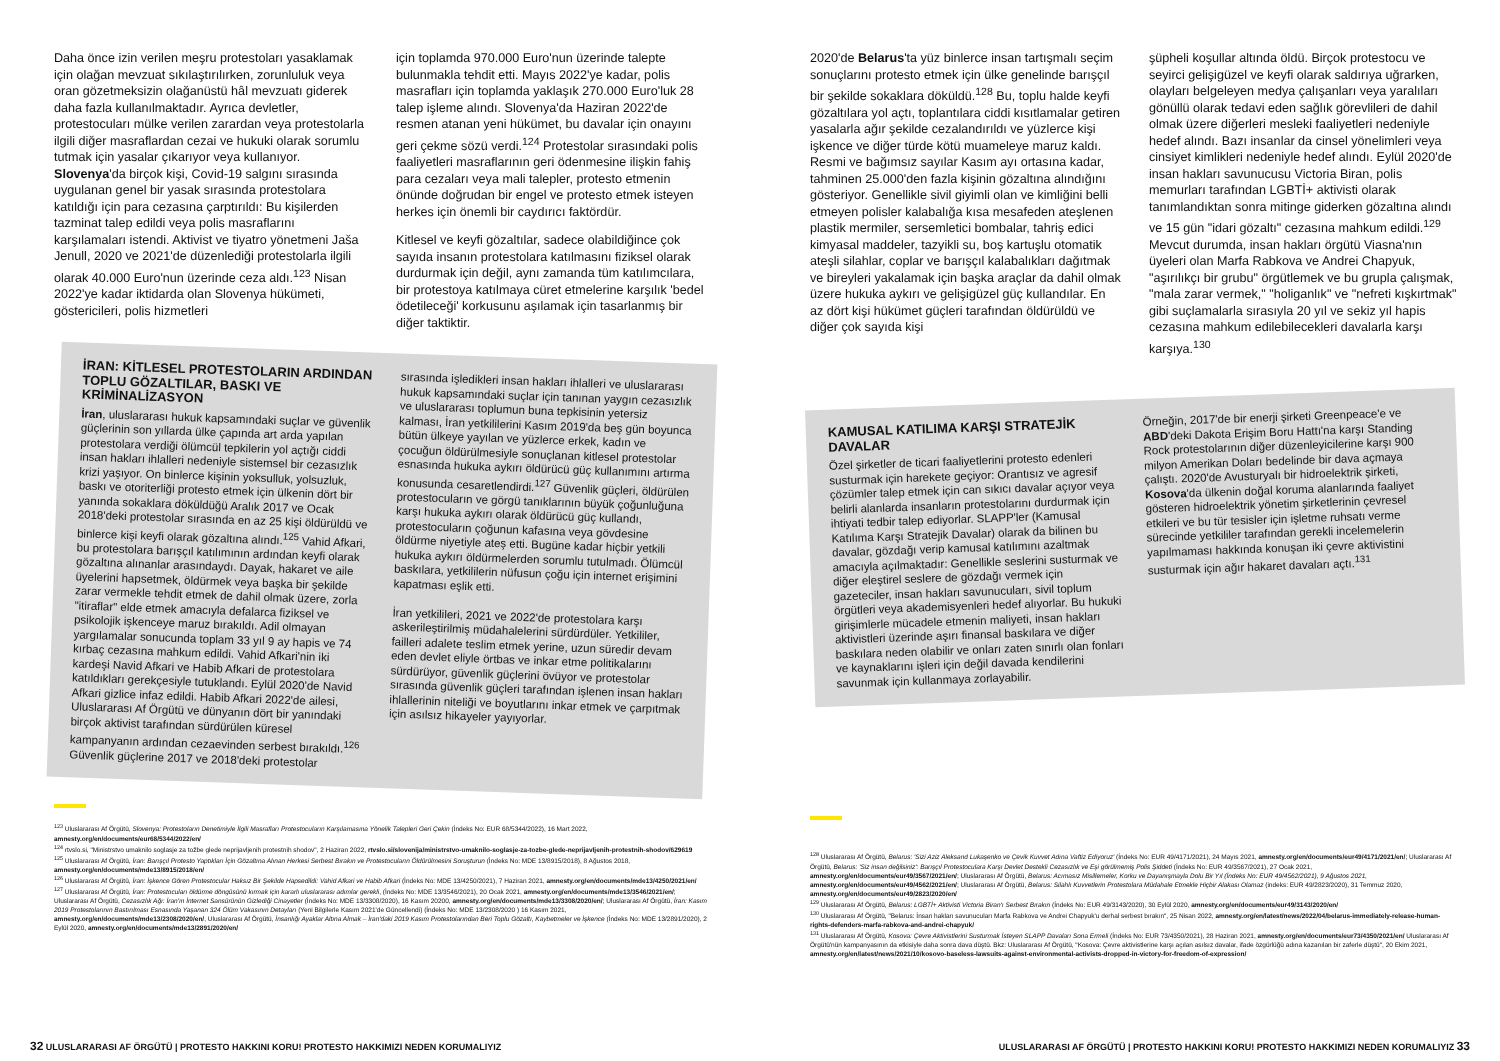Daha önce izin verilen meşru protestoları yasaklamak için olağan mevzuat sıkılaştırılırken, zorunluluk veya oran gözetmeksizin olağanüstü hâl mevzuatı giderek daha fazla kullanılmaktadır. Ayrıca devletler, protestocuları mülke verilen zarardan veya protestolarla ilgili diğer masraflardan cezai ve hukuki olarak sorumlu tutmak için yasalar çıkarıyor veya kullanıyor. Slovenya'da birçok kişi, Covid-19 salgını sırasında uygulanan genel bir yasak sırasında protestolara katıldığı için para cezasına çarptırıldı: Bu kişilerden tazminat talep edildi veya polis masraflarını karşılamaları istendi. Aktivist ve tiyatro yönetmeni Jaša Jenull, 2020 ve 2021'de düzenlediği protestolarla ilgili olarak 40.000 Euro'nun üzerinde ceza aldı.<sup>123</sup> Nisan 2022'ye kadar iktidarda olan Slovenya hükümeti, göstericileri, polis hizmetleri
için toplamda 970.000 Euro'nun üzerinde talepte bulunmakla tehdit etti. Mayıs 2022'ye kadar, polis masrafları için toplamda yaklaşık 270.000 Euro'luk 28 talep işleme alındı. Slovenya'da Haziran 2022'de resmen atanan yeni hükümet, bu davalar için onayını geri çekme sözü verdi.<sup>124</sup> Protestolar sırasındaki polis faaliyetleri masraflarının geri ödenmesine ilişkin fahiş para cezaları veya mali talepler, protesto etmenin önünde doğrudan bir engel ve protesto etmek isteyen herkes için önemli bir caydırıcı faktördür.
Kitlesel ve keyfi gözaltılar, sadece olabildiğince çok sayıda insanın protestolara katılmasını fiziksel olarak durdurmak için değil, aynı zamanda tüm katılımcılara, bir protestoya katılmaya cüret etmelerine karşılık 'bedel ödetileceği' korkusunu aşılamak için tasarlanmış bir diğer taktiktir.
İRAN: KİTLESEL PROTESTOLARIN ARDINDAN TOPLU GÖZALTILAR, BASKI VE KRİMİNALİZASYON
İran, uluslararası hukuk kapsamındaki suçlar ve güvenlik güçlerinin son yıllarda ülke çapında art arda yapılan protestolara verdiği ölümcül tepkilerin yol açtığı ciddi insan hakları ihlalleri nedeniyle sistemsel bir cezasızlık krizi yaşıyor. On binlerce kişinin yoksulluk, yolsuzluk, baskı ve otoriterliği protesto etmek için ülkenin dört bir yanında sokaklara döküldüğü Aralık 2017 ve Ocak 2018'deki protestolar sırasında en az 25 kişi öldürüldü ve binlerce kişi keyfi olarak gözaltına alındı.<sup>125</sup> Vahid Afkari, bu protestolara barışçıl katılımının ardından keyfi olarak gözaltına alınanlar arasındaydı. Dayak, hakaret ve aile üyelerini hapsetmek, öldürmek veya başka bir şekilde zarar vermekle tehdit etmek de dahil olmak üzere, zorla "itiraflar" elde etmek amacıyla defalarca fiziksel ve psikolojik işkenceye maruz bırakıldı. Adil olmayan yargılamalar sonucunda toplam 33 yıl 9 ay hapis ve 74 kırbaç cezasına mahkum edildi. Vahid Afkari'nin iki kardeşi Navid Afkari ve Habib Afkari de protestolara katıldıkları gerekçesiyle tutuklandı. Eylül 2020'de Navid Afkari gizlice infaz edildi. Habib Afkari 2022'de ailesi, Uluslararası Af Örgütü ve dünyanın dört bir yanındaki birçok aktivist tarafından sürdürülen küresel kampanyanın ardından cezaevinden serbest bırakıldı.<sup>126</sup> Güvenlik güçlerine 2017 ve 2018'deki protestolar
sırasında işledikleri insan hakları ihlalleri ve uluslararası hukuk kapsamındaki suçlar için tanınan yaygın cezasızlık ve uluslararası toplumun buna tepkisinin yetersiz kalması, İran yetkililerini Kasım 2019'da beş gün boyunca bütün ülkeye yayılan ve yüzlerce erkek, kadın ve çocuğun öldürülmesiyle sonuçlanan kitlesel protestolar esnasında hukuka aykırı öldürücü güç kullanımını artırma konusunda cesaretlendirdi.<sup>127</sup> Güvenlik güçleri, öldürülen protestocuların ve görgü tanıklarının büyük çoğunluğuna karşı hukuka aykırı olarak öldürücü güç kullandı, protestocuların çoğunun kafasına veya gövdesine öldürme niyetiyle ateş etti. Bugüne kadar hiçbir yetkili hukuka aykırı öldürmelerden sorumlu tutulmadı. Ölümcül baskılara, yetkililerin nüfusun çoğu için internet erişimini kapatması eşlik etti.
İran yetkilileri, 2021 ve 2022'de protestolara karşı askerileştirilmiş müdahalelerini sürdürdüler. Yetkililer, failleri adalete teslim etmek yerine, uzun süredir devam eden devlet eliyle örtbas ve inkar etme politikalarını sürdürüyor, güvenlik güçlerini övüyor ve protestolar sırasında güvenlik güçleri tarafından işlenen insan hakları ihlallerinin niteliği ve boyutlarını inkar etmek ve çarpıtmak için asılsız hikayeler yayıyorlar.
<sup>123</sup> Uluslararası Af Örgütü, Slovenya: Protestoların Denetimiyle İlgili Masrafları Protestocuların Karşılamasına Yönelik Talepleri Geri Çekin (İndeks No: EUR 68/5344/2022), 16 Mart 2022, amnesty.org/en/documents/eur68/5344/2022/en/
<sup>124</sup> rtvslo.si, "Ministrstvo umaknilo soglasje za tožbe glede neprijavljenih protestnih shodov", 2 Haziran 2022, rtvslo.si/slovenija/ministrstvo-umaknilo-soglasje-za-tozbe-glede-neprijavljenih-protestnih-shodov/629619
<sup>125</sup> Uluslararası Af Örgütü, İran: Barışçıl Protesto Yaptıkları İçin Gözaltına Alınan Herkesi Serbest Bırakın ve Protestocuların Öldürülmesini Soruşturun (İndeks No: MDE 13/8915/2018), 8 Ağustos 2018, amnesty.org/en/documents/mde13/8915/2018/en/
<sup>126</sup> Uluslararası Af Örgütü, İran: İşkence Gören Protestocular Haksız Bir Şekilde Hapsedildi: Vahid Afkari ve Habib Afkari (İndeks No: MDE 13/4250/2021), 7 Haziran 2021, amnesty.org/en/documents/mde13/4250/2021/en/
<sup>127</sup> Uluslararası Af Örgütü, İran: Protestocuları öldürme döngüsünü kırmak için kararlı uluslararası adımlar gerekli, (İndeks No: MDE 13/3546/2021), 20 Ocak 2021, amnesty.org/en/documents/mde13/3546/2021/en/; Uluslararası Af Örgütü, Cezasızlık Ağı: İran'ın İnternet Sansürünün Gizlediği Cinayetler (İndeks No: MDE 13/3308/2020), 16 Kasım 20200, amnesty.org/en/documents/mde13/3308/2020/en/; Uluslararası Af Örgütü, İran: Kasım 2019 Protestolarının Bastırılması Esnasında Yaşanan 324 Ölüm Vakasının Detayları (Yeni Bilgilerle Kasım 2021'de Güncellendi) (İndeks No: MDE 13/2308/2020 ) 16 Kasım 2021, amnesty.org/en/documents/mde13/2308/2020/en/, Uluslararası Af Örgütü, İnsanlığı Ayaklar Altına Almak – İran'daki 2019 Kasım Protestolarından Beri Toplu Gözaltı, Kaybetmeler ve İşkence (İndeks No: MDE 13/2891/2020), 2 Eylül 2020, amnesty.org/en/documents/mde13/2891/2020/en/
32 ULUSLARARASI AF ÖRGÜTÜ | PROTESTO HAKKINI KORU! PROTESTO HAKKIMIZI NEDEN KORUMALIYIZ
2020'de Belarus'ta yüz binlerce insan tartışmalı seçim sonuçlarını protesto etmek için ülke genelinde barışçıl bir şekilde sokaklara döküldü.<sup>128</sup> Bu, toplu halde keyfi gözaltılara yol açtı, toplantılara ciddi kısıtlamalar getiren yasalarla ağır şekilde cezalandırıldı ve yüzlerce kişi işkence ve diğer türde kötü muameleye maruz kaldı. Resmi ve bağımsız sayılar Kasım ayı ortasına kadar, tahminen 25.000'den fazla kişinin gözaltına alındığını gösteriyor. Genellikle sivil giyimli olan ve kimliğini belli etmeyen polisler kalabalığa kısa mesafeden ateşlenen plastik mermiler, sersemletici bombalar, tahriş edici kimyasal maddeler, tazyikli su, boş kartuşlu otomatik ateşli silahlar, coplar ve barışçıl kalabalıkları dağıtmak ve bireyleri yakalamak için başka araçlar da dahil olmak üzere hukuka aykırı ve gelişigüzel güç kullandılar. En az dört kişi hükümet güçleri tarafından öldürüldü ve diğer çok sayıda kişi
şüpheli koşullar altında öldü. Birçok protestocu ve seyirci gelişigüzel ve keyfi olarak saldırıya uğrarken, olayları belgeleyen medya çalışanları veya yaralıları gönüllü olarak tedavi eden sağlık görevlileri de dahil olmak üzere diğerleri mesleki faaliyetleri nedeniyle hedef alındı. Bazı insanlar da cinsel yönelimleri veya cinsiyet kimlikleri nedeniyle hedef alındı. Eylül 2020'de insan hakları savunucusu Victoria Biran, polis memurları tarafından LGBTİ+ aktivisti olarak tanımlandıktan sonra mitinge giderken gözaltına alındı ve 15 gün "idari gözaltı" cezasına mahkum edildi.<sup>129</sup> Mevcut durumda, insan hakları örgütü Viasna'nın üyeleri olan Marfa Rabkova ve Andrei Chapyuk, "aşırılıkçı bir grubu" örgütlemek ve bu grupla çalışmak, "mala zarar vermek," "holiganlık" ve "nefreti kışkırtmak" gibi suçlamalarla sırasıyla 20 yıl ve sekiz yıl hapis cezasına mahkum edilebilecekleri davalarla karşı karşıya.<sup>130</sup>
KAMUSAL KATILIMA KARŞI STRATEJİK DAVALAR
Özel şirketler de ticari faaliyetlerini protesto edenleri susturmak için harekete geçiyor: Orantısız ve agresif çözümler talep etmek için can sıkıcı davalar açıyor veya belirli alanlarda insanların protestolarını durdurmak için ihtiyati tedbir talep ediyorlar. SLAPP'ler (Kamusal Katılıma Karşı Stratejik Davalar) olarak da bilinen bu davalar, gözdağı verip kamusal katılımını azaltmak amacıyla açılmaktadır: Genellikle seslerini susturmak ve diğer eleştirel seslere de gözdağı vermek için gazeteciler, insan hakları savunucuları, sivil toplum örgütleri veya akademisyenleri hedef alıyorlar. Bu hukuki girişimlerle mücadele etmenin maliyeti, insan hakları aktivistleri üzerinde aşırı finansal baskılara ve diğer baskılara neden olabilir ve onları zaten sınırlı olan fonları ve kaynaklarını işleri için değil davada kendilerini savunmak için kullanmaya zorlayabilir.
Örneğin, 2017'de bir enerji şirketi Greenpeace'e ve ABD'deki Dakota Erişim Boru Hattı'na karşı Standing Rock protestolarının diğer düzenleyicilerine karşı 900 milyon Amerikan Doları bedelinde bir dava açmaya çalıştı. 2020'de Avusturyalı bir hidroelektrik şirketi, Kosova'da ülkenin doğal koruma alanlarında faaliyet gösteren hidroelektrik yönetim şirketlerinin çevresel etkileri ve bu tür tesisler için işletme ruhsatı verme sürecinde yetkililer tarafından gerekli incelemelerin yapılmaması hakkında konuşan iki çevre aktivistini susturmak için ağır hakaret davaları açtı.<sup>131</sup>
<sup>128</sup> Uluslararası Af Örgütü, Belarus: 'Sizi Aziz Aleksand Lukaşenko ve Çevik Kuvvet Adına Vaftiz Ediyoruz' (İndeks No: EUR 49/4171/2021), 24 Mayıs 2021, amnesty.org/en/documents/eur49/4171/2021/en/; Uluslararası Af Örgütü, Belarus: 'Siz insan değilsiniz': Barışçıl Protestoculara Karşı Devlet Destekli Cezasızlık ve Eşi görülmemiş Polis Şiddeti (İndeks No: EUR 49/3567/2021), 27 Ocak 2021, amnesty.org/en/documents/eur49/3567/2021/en/; Uluslararası Af Örgütü, Belarus: Acımasız Misillemeler, Korku ve Dayanışmayla Dolu Bir Yıl (İndeks No: EUR 49/4562/2021), 9 Ağustos 2021, amnesty.org/en/documents/eur49/4562/2021/en/; Uluslararası Af Örgütü, Belarus: Silahlı Kuvvetlerin Protestolara Müdahale Etmekle Hiçbir Alakası Olamaz (indeks: EUR 49/2823/2020), 31 Temmuz 2020, amnesty.org/en/documents/eur49/2823/2020/en/
<sup>129</sup> Uluslararası Af Örgütü, Belarus: LGBTİ+ Aktivisti Victoria Biran'ı Serbest Bırakın (İndeks No: EUR 49/3143/2020), 30 Eylül 2020, amnesty.org/en/documents/eur49/3143/2020/en/
<sup>130</sup> Uluslararası Af Örgütü, "Belarus: İnsan hakları savunucuları Marfa Rabkova ve Andrei Chapyuk'u derhal serbest bırakın", 25 Nisan 2022, amnesty.org/en/latest/news/2022/04/belarus-immediately-release-human-rights-defenders-marfa-rabkova-and-andrei-chapyuk/
<sup>131</sup> Uluslararası Af Örgütü, Kosova: Çevre Aktivistlerini Susturmak İsteyen SLAPP Davaları Sona Ermeli (İndeks No: EUR 73/4350/2021), 28 Haziran 2021, amnesty.org/en/documents/eur73/4350/2021/en/ Uluslararası Af Örgütü'nün kampanyasının da etkisiyle daha sonra dava düştü. Bkz: Uluslararası Af Örgütü, "Kosova: Çevre aktivistlerine karşı açılan asılsız davalar, ifade özgürlüğü adına kazanılan bir zaferle düştü", 20 Ekim 2021, amnesty.org/en/latest/news/2021/10/kosovo-baseless-lawsuits-against-environmental-activists-dropped-in-victory-for-freedom-of-expression/
ULUSLARARASI AF ÖRGÜTÜ | PROTESTO HAKKINI KORU! PROTESTO HAKKIMIZI NEDEN KORUMALIYIZ 33